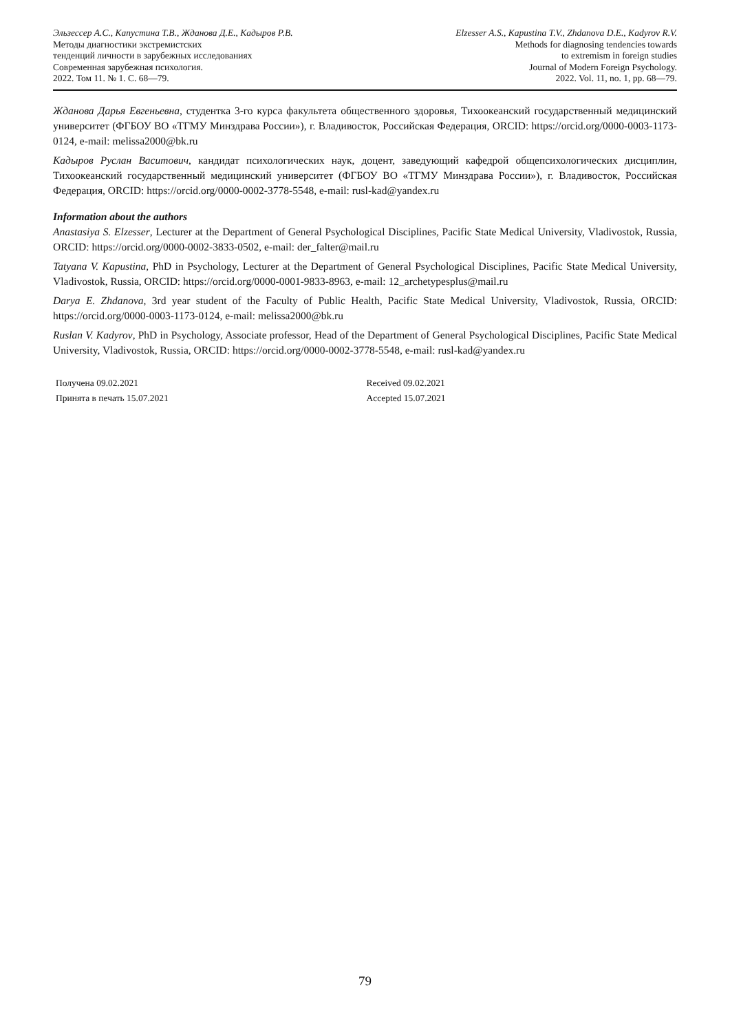Эльзессер А.С., Капустина Т.В., Жданова Д.Е., Кадыров Р.В.
Методы диагностики экстремистских
тенденций личности в зарубежных исследованиях
Современная зарубежная психология.
2022. Том 11. № 1. С. 68—79.
Elzesser A.S., Kapustina T.V., Zhdanova D.E., Kadyrov R.V.
Methods for diagnosing tendencies towards
to extremism in foreign studies
Journal of Modern Foreign Psychology.
2022. Vol. 11, no. 1, pp. 68—79.
Жданова Дарья Евгеньевна, студентка 3-го курса факультета общественного здоровья, Тихоокеанский государственный медицинский университет (ФГБОУ ВО «ТГМУ Минздрава России»), г. Владивосток, Российская Федерация, ORCID: https://orcid.org/0000-0003-1173-0124, e-mail: melissa2000@bk.ru
Кадыров Руслан Васитович, кандидат психологических наук, доцент, заведующий кафедрой общепсихологических дисциплин, Тихоокеанский государственный медицинский университет (ФГБОУ ВО «ТГМУ Минздрава России»), г. Владивосток, Российская Федерация, ORCID: https://orcid.org/0000-0002-3778-5548, e-mail: rusl-kad@yandex.ru
Information about the authors
Anastasiya S. Elzesser, Lecturer at the Department of General Psychological Disciplines, Pacific State Medical University, Vladivostok, Russia, ORCID: https://orcid.org/0000-0002-3833-0502, e-mail: der_falter@mail.ru
Tatyana V. Kapustina, PhD in Psychology, Lecturer at the Department of General Psychological Disciplines, Pacific State Medical University, Vladivostok, Russia, ORCID: https://orcid.org/0000-0001-9833-8963, e-mail: 12_archetypesplus@mail.ru
Darya E. Zhdanova, 3rd year student of the Faculty of Public Health, Pacific State Medical University, Vladivostok, Russia, ORCID: https://orcid.org/0000-0003-1173-0124, e-mail: melissa2000@bk.ru
Ruslan V. Kadyrov, PhD in Psychology, Associate professor, Head of the Department of General Psychological Disciplines, Pacific State Medical University, Vladivostok, Russia, ORCID: https://orcid.org/0000-0002-3778-5548, e-mail: rusl-kad@yandex.ru
Получена 09.02.2021
Принята в печать 15.07.2021
Received 09.02.2021
Accepted 15.07.2021
79